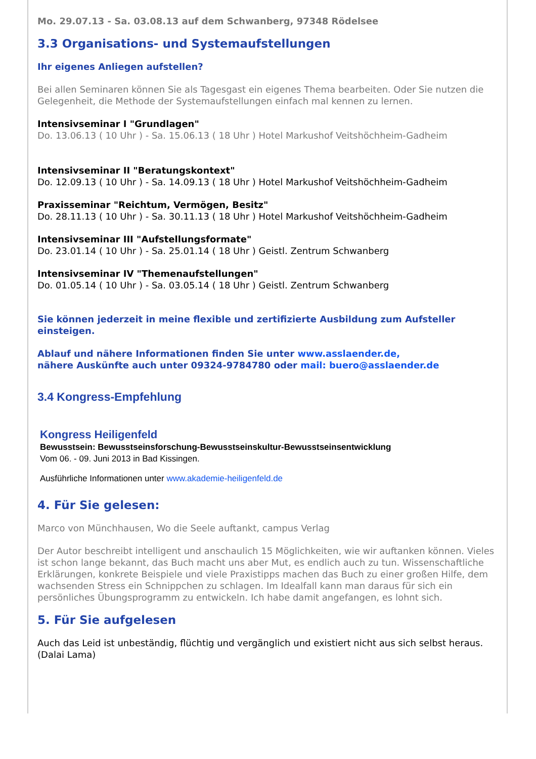Mo. 29.07.13 - Sa. 03.08.13 auf dem Schwanberg, 97348 Rödelsee
3.3 Organisations- und Systemaufstellungen
Ihr eigenes Anliegen aufstellen?
Bei allen Seminaren können Sie als Tagesgast ein eigenes Thema bearbeiten. Oder Sie nutzen die Gelegenheit, die Methode der Systemaufstellungen einfach mal kennen zu lernen.
Intensivseminar I "Grundlagen"
Do. 13.06.13 ( 10 Uhr ) - Sa. 15.06.13 ( 18 Uhr ) Hotel Markushof Veitshöchheim-Gadheim
Intensivseminar II "Beratungskontext"
Do. 12.09.13 ( 10 Uhr ) - Sa. 14.09.13 ( 18 Uhr ) Hotel Markushof Veitshöchheim-Gadheim
Praxisseminar "Reichtum, Vermögen, Besitz"
Do. 28.11.13 ( 10 Uhr ) - Sa. 30.11.13 ( 18 Uhr ) Hotel Markushof Veitshöchheim-Gadheim
Intensivseminar III "Aufstellungsformate"
Do. 23.01.14 ( 10 Uhr ) - Sa. 25.01.14 ( 18 Uhr ) Geistl. Zentrum Schwanberg
Intensivseminar IV "Themenaufstellungen"
Do. 01.05.14 ( 10 Uhr ) - Sa. 03.05.14 ( 18 Uhr ) Geistl. Zentrum Schwanberg
Sie können jederzeit in meine flexible und zertifizierte Ausbildung zum Aufsteller einsteigen.
Ablauf und nähere Informationen finden Sie unter www.asslaender.de,
nähere Auskünfte auch unter 09324-9784780 oder mail: buero@asslaender.de
3.4 Kongress-Empfehlung
Kongress Heiligenfeld
Bewusstsein: Bewusstseinsforschung-Bewusstseinskultur-Bewusstseinsentwicklung
Vom 06. - 09. Juni 2013 in Bad Kissingen.
Ausführliche Informationen unter www.akademie-heiligenfeld.de
4. Für Sie gelesen:
Marco von Münchhausen, Wo die Seele auftankt, campus Verlag
Der Autor beschreibt intelligent und anschaulich 15 Möglichkeiten, wie wir auftanken können. Vieles ist schon lange bekannt, das Buch macht uns aber Mut, es endlich auch zu tun. Wissenschaftliche Erklärungen, konkrete Beispiele und viele Praxistipps machen das Buch zu einer großen Hilfe, dem wachsenden Stress ein Schnippchen zu schlagen. Im Idealfall kann man daraus für sich ein persönliches Übungsprogramm zu entwickeln. Ich habe damit angefangen, es lohnt sich.
5. Für Sie aufgelesen
Auch das Leid ist unbeständig, flüchtig und vergänglich und existiert nicht aus sich selbst heraus.
(Dalai Lama)